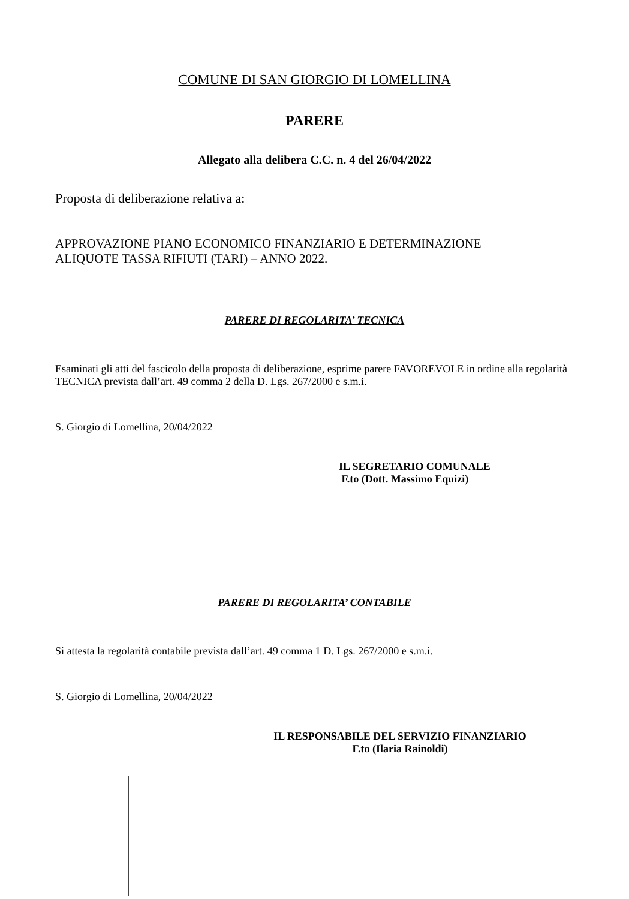COMUNE DI SAN GIORGIO DI LOMELLINA
PARERE
Allegato alla delibera C.C. n. 4 del 26/04/2022
Proposta di deliberazione relativa a:
APPROVAZIONE PIANO ECONOMICO FINANZIARIO E DETERMINAZIONE
ALIQUOTE TASSA RIFIUTI (TARI) – ANNO 2022.
PARERE DI REGOLARITA’ TECNICA
Esaminati gli atti del fascicolo della proposta di deliberazione, esprime parere FAVOREVOLE in ordine alla regolarità TECNICA prevista dall’art. 49 comma 2 della D. Lgs. 267/2000 e s.m.i.
S. Giorgio di Lomellina, 20/04/2022
IL SEGRETARIO COMUNALE
F.to (Dott. Massimo Equizi)
PARERE DI REGOLARITA’ CONTABILE
Si attesta la regolarità contabile prevista dall’art. 49 comma 1 D. Lgs. 267/2000 e s.m.i.
S. Giorgio di Lomellina, 20/04/2022
IL RESPONSABILE DEL SERVIZIO FINANZIARIO
F.to (Ilaria Rainoldi)